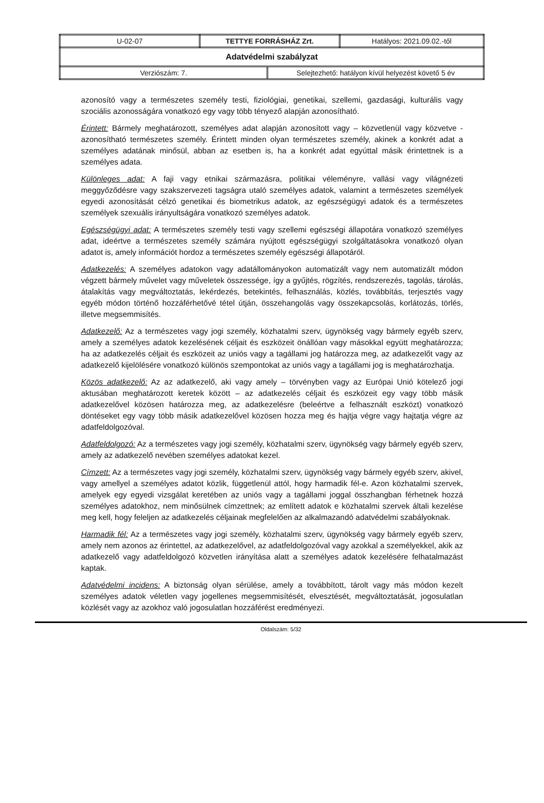| U-02-07 | TETTYE FORRÁSHÁZ Zrt. | Hatályos: 2021.09.02.-től |
| Adatvédelmi szabályzat | | |
| / Verziószám: 7. / Selejtezhető: hatályon kívül helyezést követő 5 év / | | |
azonosító vagy a természetes személy testi, fiziológiai, genetikai, szellemi, gazdasági, kulturális vagy szociális azonosságára vonatkozó egy vagy több tényező alapján azonosítható.
Érintett: Bármely meghatározott, személyes adat alapján azonosított vagy – közvetlenül vagy közvetve - azonosítható természetes személy. Érintett minden olyan természetes személy, akinek a konkrét adat a személyes adatának minősül, abban az esetben is, ha a konkrét adat egyúttal másik érintettnek is a személyes adata.
Különleges adat: A faji vagy etnikai származásra, politikai véleményre, vallási vagy világnézeti meggyőződésre vagy szakszervezeti tagságra utaló személyes adatok, valamint a természetes személyek egyedi azonosítását célzó genetikai és biometrikus adatok, az egészségügyi adatok és a természetes személyek szexuális irányultságára vonatkozó személyes adatok.
Egészségügyi adat: A természetes személy testi vagy szellemi egészségi állapotára vonatkozó személyes adat, ideértve a természetes személy számára nyújtott egészségügyi szolgáltatásokra vonatkozó olyan adatot is, amely információt hordoz a természetes személy egészségi állapotáról.
Adatkezelés: A személyes adatokon vagy adatállományokon automatizált vagy nem automatizált módon végzett bármely művelet vagy műveletek összessége, így a gyűjtés, rögzítés, rendszerezés, tagolás, tárolás, átalakítás vagy megváltoztatás, lekérdezés, betekintés, felhasználás, közlés, továbbítás, terjesztés vagy egyéb módon történő hozzáférhetővé tétel útján, összehangolás vagy összekapcsolás, korlátozás, törlés, illetve megsemmisítés.
Adatkezelő: Az a természetes vagy jogi személy, közhatalmi szerv, ügynökség vagy bármely egyéb szerv, amely a személyes adatok kezelésének céljait és eszközeit önállóan vagy másokkal együtt meghatározza; ha az adatkezelés céljait és eszközeit az uniós vagy a tagállami jog határozza meg, az adatkezelőt vagy az adatkezelő kijelölésére vonatkozó különös szempontokat az uniós vagy a tagállami jog is meghatározhatja.
Közös adatkezelő: Az az adatkezelő, aki vagy amely – törvényben vagy az Európai Unió kötelező jogi aktusában meghatározott keretek között – az adatkezelés céljait és eszközeit egy vagy több másik adatkezelővel közösen határozza meg, az adatkezelésre (beleértve a felhasznált eszközt) vonatkozó döntéseket egy vagy több másik adatkezelővel közösen hozza meg és hajtja végre vagy hajtatja végre az adatfeldolgozóval.
Adatfeldolgozó: Az a természetes vagy jogi személy, közhatalmi szerv, ügynökség vagy bármely egyéb szerv, amely az adatkezelő nevében személyes adatokat kezel.
Címzett: Az a természetes vagy jogi személy, közhatalmi szerv, ügynökség vagy bármely egyéb szerv, akivel, vagy amellyel a személyes adatot közlik, függetlenül attól, hogy harmadik fél-e. Azon közhatalmi szervek, amelyek egy egyedi vizsgálat keretében az uniós vagy a tagállami joggal összhangban férhetnek hozzá személyes adatokhoz, nem minősülnek címzettnek; az említett adatok e közhatalmi szervek általi kezelése meg kell, hogy feleljen az adatkezelés céljainak megfelelően az alkalmazandó adatvédelmi szabályoknak.
Harmadik fél: Az a természetes vagy jogi személy, közhatalmi szerv, ügynökség vagy bármely egyéb szerv, amely nem azonos az érintettel, az adatkezelővel, az adatfeldolgozóval vagy azokkal a személyekkel, akik az adatkezelő vagy adatfeldolgozó közvetlen irányítása alatt a személyes adatok kezelésére felhatalmazást kaptak.
Adatvédelmi incidens: A biztonság olyan sérülése, amely a továbbított, tárolt vagy más módon kezelt személyes adatok véletlen vagy jogellenes megsemmisítését, elvesztését, megváltoztatását, jogosulatlan közlését vagy az azokhoz való jogosulatlan hozzáférést eredményezi.
Oldalszám: 5/32